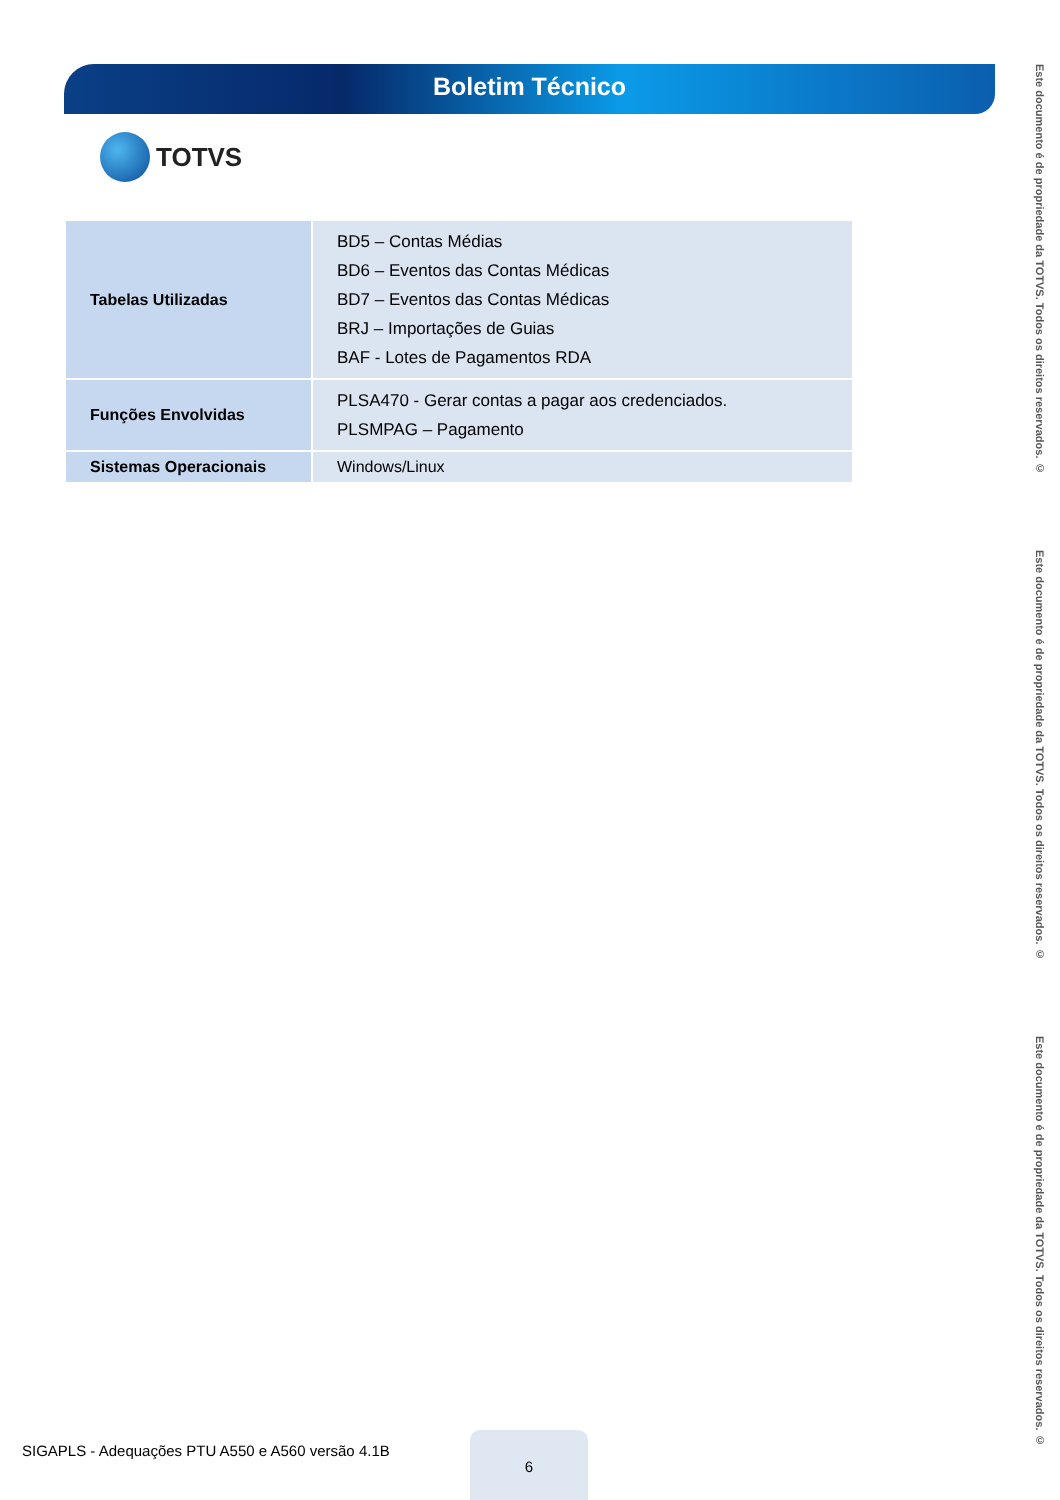Boletim Técnico
TOTVS
| Tabelas Utilizadas | BD5 – Contas Médias BD6 – Eventos das Contas Médicas BD7 – Eventos das Contas Médicas BRJ – Importações de Guias BAF - Lotes de Pagamentos RDA |
| Funções Envolvidas | PLSA470 - Gerar contas a pagar aos credenciados. PLSMPAG – Pagamento |
| Sistemas Operacionais | Windows/Linux |
Este documento é de propriedade da TOTVS. Todos os direitos reservados. ©
Este documento é de propriedade da TOTVS. Todos os direitos reservados. ©
Este documento é de propriedade da TOTVS. Todos os direitos reservados. ©
SIGAPLS - Adequações PTU A550 e A560 versão 4.1B
6